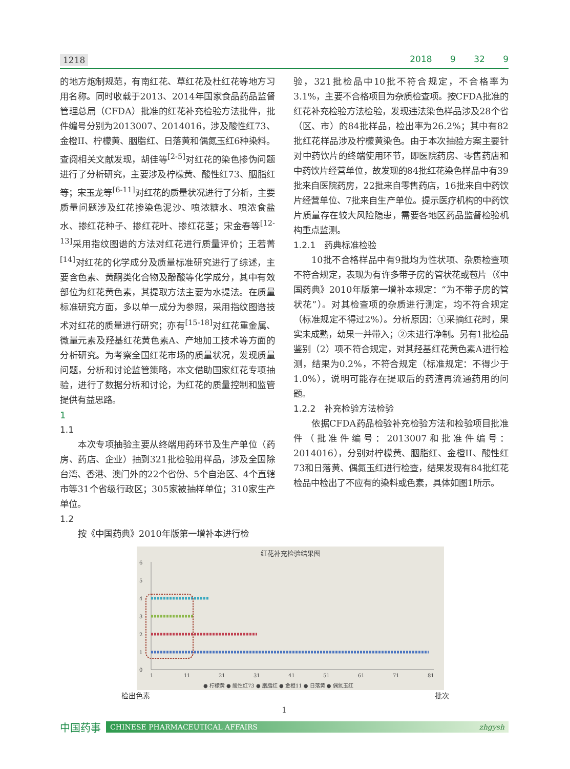1218 2018 9 32 9
的地方炮制规范，有南红花、草红花及杜红花等地方习用名称。同时收载于2013、2014年国家食品药品监督管理总局（CFDA）批准的红花补充检验方法批件，批件编号分别为2013007、2014016，涉及酸性红73、金橙II、柠檬黄、胭脂红、日落黄和偶氮玉红6种染料。查阅相关文献发现，胡佳等<sup>[2-5]</sup>对红花的染色掺伪问题进行了分析研究，主要涉及柠檬黄、酸性红73、胭脂红等；宋玉龙等<sup>[6-11]</sup>对红花的质量状况进行了分析，主要质量问题涉及红花掺染色泥沙、喷浓糖水、喷浓食盐水、掺红花种子、掺红花叶、掺红花茎；宋金春等<sup>[12-13]</sup>采用指纹图谱的方法对红花进行质量评价；王若菁<sup>[14]</sup>对红花的化学成分及质量标准研究进行了综述，主要含色素、黄酮类化合物及酚酸等化学成分，其中有效部位为红花黄色素，其提取方法主要为水提法。在质量标准研究方面，多以单一成分为参照，采用指纹图谱技术对红花的质量进行研究；亦有<sup>[15-18]</sup>对红花重金属、微量元素及羟基红花黄色素A、产地加工技术等方面的分析研究。为考察全国红花市场的质量状况，发现质量问题，分析和讨论监管策略，本文借助国家红花专项抽验，进行了数据分析和讨论，为红花的质量控制和监管提供有益思路。
1
1.1
本次专项抽验主要从终端用药环节及生产单位（药房、药店、企业）抽到321批检验用样品，涉及全国除台湾、香港、澳门外的22个省份、5个自治区、4个直辖市等31个省级行政区；305家被抽样单位；310家生产单位。
1.2
按《中国药典》2010年版第一增补本进行检
验，321批检品中10批不符合规定，不合格率为3.1%，主要不合格项目为杂质检查项。按CFDA批准的红花补充检验方法检验，发现违法染色样品涉及28个省（区、市）的84批样品，检出率为26.2%；其中有82批红花样品涉及柠檬黄染色。由于本次抽验方案主要针对中药饮片的终端使用环节，即医院药房、零售药店和中药饮片经营单位，故发现的84批红花染色样品中有39批来自医院药房，22批来自零售药店，16批来自中药饮片经营单位、7批来自生产单位。提示医疗机构的中药饮片质量存在较大风险隐患，需要各地区药品监督检验机构重点监测。
1.2.1　药典标准检验
10批不合格样品中有9批均为性状项、杂质检查项不符合规定，表现为有许多带子房的管状花或苞片（《中国药典》2010年版第一增补本规定：“为不带子房的管状花”）。对其检查项的杂质进行测定，均不符合规定（标准规定不得过2%）。分析原因：①采摘红花时，果实未成熟，幼果一并带入；②未进行净制。另有1批检品鉴别（2）项不符合规定，对其羟基红花黄色素A进行检测，结果为0.2%，不符合规定（标准规定：不得少于1.0%），说明可能存在提取后的药渣再流通药用的问题。
1.2.2　补充检验方法检验
依据CFDA药品检验补充检验方法和检验项目批准件（批准件编号：2013007和批准件编号：2014016），分别对柠檬黄、胭脂红、金橙II、酸性红73和日落黄、偶氮玉红进行检查，结果发现有84批红花检品中检出了不应有的染料或色素，具体如图1所示。
红花补充检验结果图
0
1
2
3
4
5
6
1
11
21
31
41
51
61
71
81
● 柠檬黄 ● 酸性红73 ● 胭脂红 ● 金橙11 ● 日落黄 ● 偶氮玉红
检出色素 批次
1
中国药事
CHINESE PHARMACEUTICAL AFFAIRS zhgysh